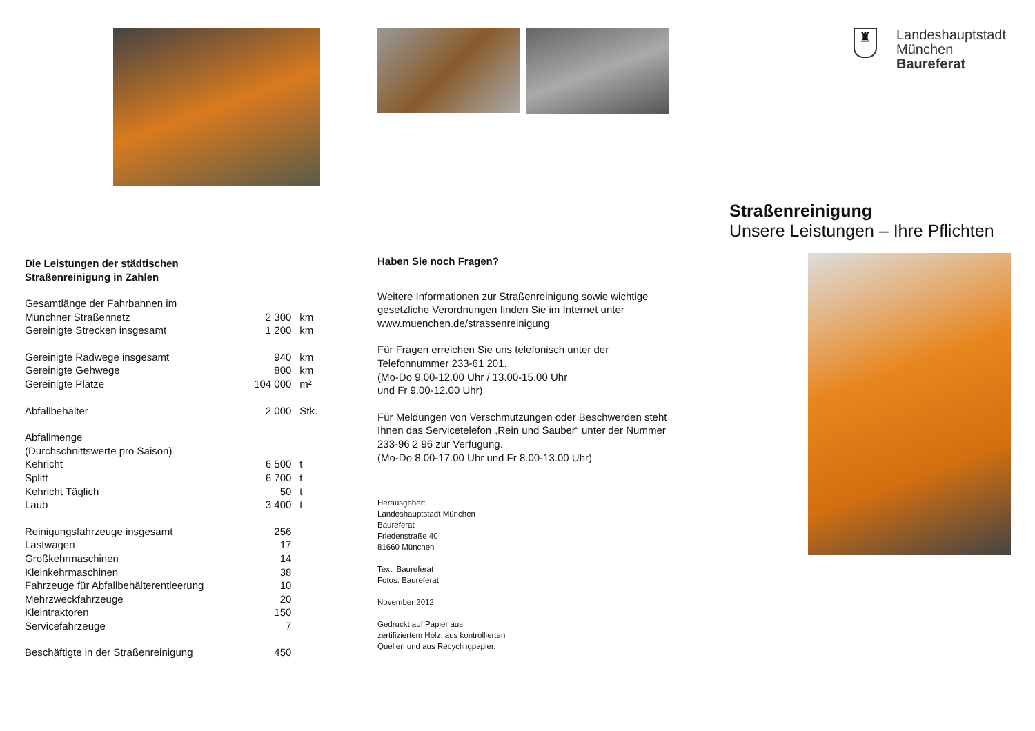Die Leistungen der städtischen
Straßenreinigung in Zahlen
| Gesamtlänge der Fahrbahnen im | | |
| Münchner Straßennetz | 2 300 | km |
| Gereinigte Strecken insgesamt | 1 200 | km |
| Gereinigte Radwege insgesamt | 940 | km |
| Gereinigte Gehwege | 800 | km |
| Gereinigte Plätze | 104 000 | m² |
| Abfallbehälter | 2 000 | Stk. |
| Abfallmenge | | |
| (Durchschnittswerte pro Saison) | | |
| Kehricht | 6 500 | t |
| Splitt | 6 700 | t |
| Kehricht Täglich | 50 | t |
| Laub | 3 400 | t |
| Reinigungsfahrzeuge insgesamt | 256 | |
| Lastwagen | 17 | |
| Großkehrmaschinen | 14 | |
| Kleinkehrmaschinen | 38 | |
| Fahrzeuge für Abfallbehälterentleerung | 10 | |
| Mehrzweckfahrzeuge | 20 | |
| Kleintraktoren | 150 | |
| Servicefahrzeuge | 7 | |
| Beschäftigte in der Straßenreinigung | 450 | |
Haben Sie noch Fragen?
Weitere Informationen zur Straßenreinigung sowie wichtige gesetzliche Verordnungen finden Sie im Internet unter www.muenchen.de/strassenreinigung
Für Fragen erreichen Sie uns telefonisch unter der Telefonnummer 233-61 201.
(Mo-Do 9.00-12.00 Uhr / 13.00-15.00 Uhr
und Fr 9.00-12.00 Uhr)
Für Meldungen von Verschmutzungen oder Beschwerden steht Ihnen das Servicetelefon „Rein und Sauber“ unter der Nummer 233-96 2 96 zur Verfügung.
(Mo-Do 8.00-17.00 Uhr und Fr 8.00-13.00 Uhr)
Herausgeber:
Landeshauptstadt München
Baureferat
Friedenstraße 40
81660 München
Text: Baureferat
Fotos: Baureferat
November 2012
Gedruckt auf Papier aus
zertifiziertem Holz, aus kontrollierten
Quellen und aus Recyclingpapier.
♜
Landeshauptstadt
München
Baureferat
Straßenreinigung
Unsere Leistungen – Ihre Pflichten